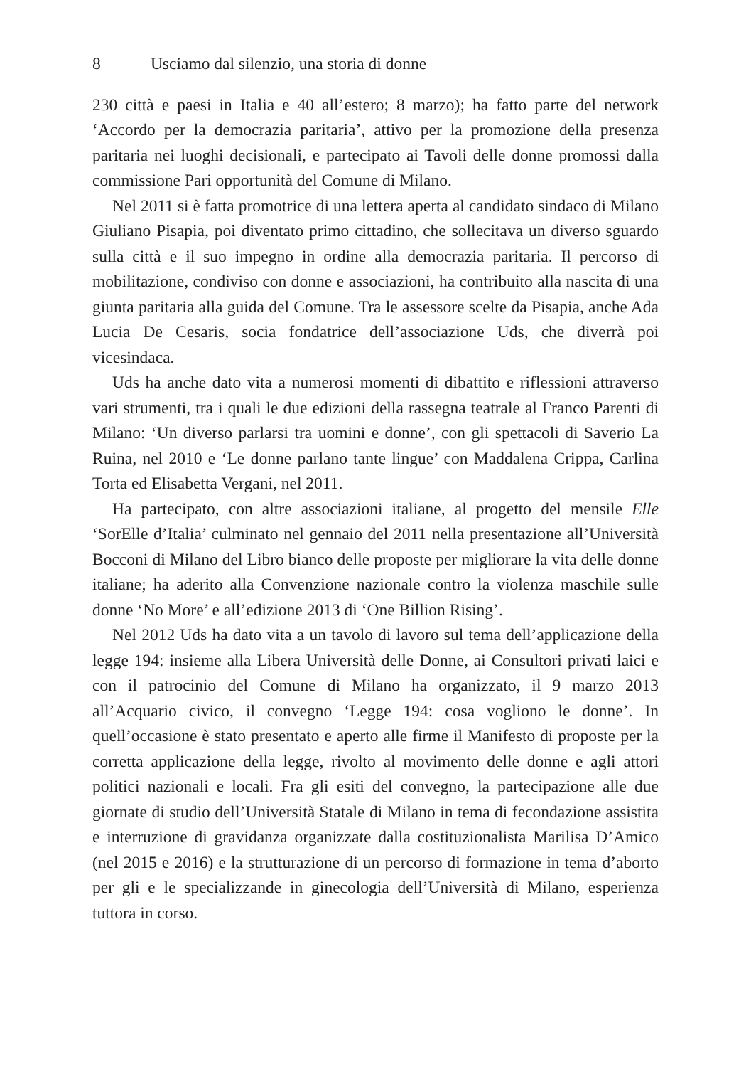8 Usciamo dal silenzio, una storia di donne
230 città e paesi in Italia e 40 all’estero; 8 marzo); ha fatto parte del network ‘Accordo per la democrazia paritaria’, attivo per la promozione della presenza paritaria nei luoghi decisionali, e partecipato ai Tavoli delle donne promossi dalla commissione Pari opportunità del Comune di Milano.
Nel 2011 si è fatta promotrice di una lettera aperta al candidato sindaco di Milano Giuliano Pisapia, poi diventato primo cittadino, che sollecitava un diverso sguardo sulla città e il suo impegno in ordine alla democrazia paritaria. Il percorso di mobilitazione, condiviso con donne e associazioni, ha contribuito alla nascita di una giunta paritaria alla guida del Comune. Tra le assessore scelte da Pisapia, anche Ada Lucia De Cesaris, socia fondatrice dell’associazione Uds, che diverrà poi vicesindaca.
Uds ha anche dato vita a numerosi momenti di dibattito e riflessioni attraverso vari strumenti, tra i quali le due edizioni della rassegna teatrale al Franco Parenti di Milano: ‘Un diverso parlarsi tra uomini e donne’, con gli spettacoli di Saverio La Ruina, nel 2010 e ‘Le donne parlano tante lingue’ con Maddalena Crippa, Carlina Torta ed Elisabetta Vergani, nel 2011.
Ha partecipato, con altre associazioni italiane, al progetto del mensile Elle ‘SorElle d’Italia’ culminato nel gennaio del 2011 nella presentazione all’Università Bocconi di Milano del Libro bianco delle proposte per migliorare la vita delle donne italiane; ha aderito alla Convenzione nazionale contro la violenza maschile sulle donne ‘No More’ e all’edizione 2013 di ‘One Billion Rising’.
Nel 2012 Uds ha dato vita a un tavolo di lavoro sul tema dell’applicazione della legge 194: insieme alla Libera Università delle Donne, ai Consultori privati laici e con il patrocinio del Comune di Milano ha organizzato, il 9 marzo 2013 all’Acquario civico, il convegno ‘Legge 194: cosa vogliono le donne’. In quell’occasione è stato presentato e aperto alle firme il Manifesto di proposte per la corretta applicazione della legge, rivolto al movimento delle donne e agli attori politici nazionali e locali. Fra gli esiti del convegno, la partecipazione alle due giornate di studio dell’Università Statale di Milano in tema di fecondazione assistita e interruzione di gravidanza organizzate dalla costituzionalista Marilisa D’Amico (nel 2015 e 2016) e la strutturazione di un percorso di formazione in tema d’aborto per gli e le specializzande in ginecologia dell’Università di Milano, esperienza tuttora in corso.